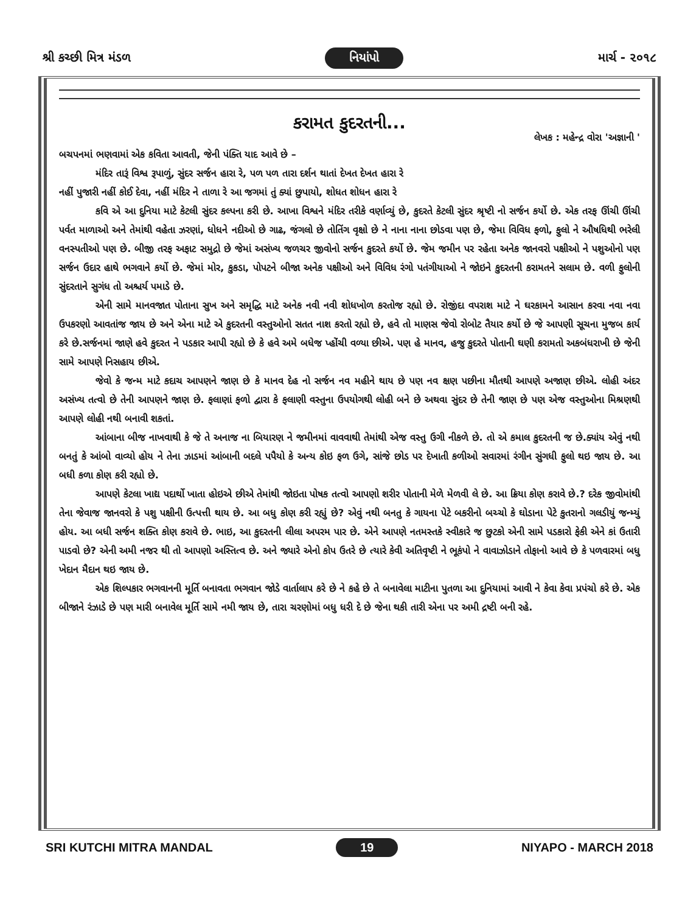શ્રી કચ્છી મિત્ર મંડળ નિયાંપો માર્ચ - ૨૦૧૮
કરામત કુદરતની...
લેખક : મહેન્દ્ર વોરા 'અજ્ઞાની '
બચપનમાં ભણવામાં એક કવિતા આવતી, જેની પંક્તિ યાદ આવે છે –
મંદિર તારૂં વિશ્વ રૂપાળું, સુંદર સર્જન હારા રે, પળ પળ તારા દર્શન થાતાં દેખત દેખત હારા રે
નહીં પુજારી નહીં કોઈ દેવા, નહીં મંદિર ને તાળા રે આ જગમાં તું ક્યાં છુપાયો, શોધત શોધન હારા રે
કવિ એ આ દુનિયા માટે કેટલી સુંદર કલ્પના કરી છે. આખા વિશ્વને મંદિર તરીકે વર્ણાવ્યું છે, કુદરતે કેટલી સુંદર શ્રૃષ્ટી નો સર્જન કર્યો છે. એક તરફ ઊંચી ઊંચી પર્વત માળાઓ અને તેમાંથી વહેતા ઝરણાં, ધોધને નદીઓ છે ગાઢ, જંગલો છે તોતિંગ વૃક્ષો છે ને નાના નાના છોડવા પણ છે, જેમા વિવિધ ફળો, ફુલો ને ઔષધિથી ભરેલી વનસ્પતીઓ પણ છે. બીજી તરફ અફાટ સમુદ્રો છે જેમાં અસંખ્ય જળચર જીવોનો સર્જન કુદરતે કર્યો છે. જેમ જમીન પર રહેતા અનેક જાનવરો પક્ષીઓ ને પશુઓનો પણ સર્જન ઉદાર હાથે ભગવાને કર્યો છે. જેમાં મોર, કુકડા, પોપટને બીજા અનેક પક્ષીઓ અને વિવિધ રંગો પતંગીયાઓ ને જોઇને કુદરતની કરામતને સલામ છે. વળી ફુલોની સુંદરતાને સુગંધ તો અશ્ચર્ય પમાડે છે.
એની સામે માનવજાત પોતાના સુખ અને સમૃદ્ધિ માટે અનેક નવી નવી શોધખોળ કરતોજ રહ્યો છે. રોજીંદા વપરાશ માટે ને ઘરકામને આસાન કરવા નવા નવા ઉપકરણો આવતાંજ જાય છે અને એના માટે એ કુદરતની વસ્તુઓનો સતત નાશ કરતો રહ્યો છે, હવે તો માણસ જેવો રોબોટ તૈયાર કર્યો છે જે આપણી સૂચના મુજબ કાર્ય કરે છે.સર્જનમાં જાણે હવે કુદરત ને પડકાર આપી રહ્યો છે કે હવે અમે બધેજ પ્હોંચી વળ્યા છીએ. પણ હે માનવ, હજુ કુદરતે પોતાની ઘણી કરામતો અકબંધરાખી છે જેની સામે આપણે નિસહાય છીએ.
જેવો કે જન્મ માટે કદાચ આપણને જાણ છે કે માનવ દેહ નો સર્જન નવ મહીને થાય છે પણ નવ ક્ષણ પછીના મૌતથી આપણે અજાણ છીએ. લોહી અંદર અસંખ્ય તત્વો છે તેની આપણને જાણ છે. ફલાણાં ફળો દ્વારા કે ફલાણી વસ્તુના ઉપયોગથી લોહી બને છે અથવા સુંદર છે તેની જાણ છે પણ એજ વસ્તુઓના મિશ્રણથી આપણે લોહી નથી બનાવી શકતાં.
આંબાના બીજ નાખવાથી કે જે તે અનાજ ના બિયારણ ને જમીનમાં વાવવાથી તેમાંથી એજ વસ્તુ ઉગી નીકળે છે. તો એ કમાલ કુદરતની જ છે.ક્યાંય એવું નથી બનતું કે આંબો વાવ્યો હોય ને તેના ઝાડમાં આંબાની બદલે પપૈયો કે અન્ય કોઇ ફળ ઉગે, સાંજે છોડ પર દેખાતી કળીઓ સવારમાં રંગીન સુંગધી ફુલો થઇ જાય છે. આ બધી કળા કોણ કરી રહ્યો છે.
આપણે કેટલા ખાદ્ય પદાર્થો ખાતા હોઇએ છીએ તેમાંથી જોઇતા પોષક તત્વો આપણો શરીર પોતાની મેળે મેળવી લે છે. આ ક્રિયા કોણ કરાવે છે.? દરેક જીવોમાંથી તેના જેવાજ જાનવરો કે પશુ પક્ષીની ઉત્પત્તી થાય છે. આ બધુ કોણ કરી રહ્યું છે? એવું નથી બનતુ કે ગાયના પેટે બકરીનો બચ્ચો કે ઘોડાના પેટે કુતરાનો ગલડીયું જન્મ્યું હોય. આ બધી સર્જન શક્તિ કોણ કરાવે છે. ભાઇ, આ કુદરતની લીલા અપરમ પાર છે. એને આપણે નતમસ્તકે સ્વીકારે જ છુટકો એની સામે પડકારો ફેકી એને કાં ઉતારી પાડવો છે? એની અમી નજર થી તો આપણો અસ્તિત્વ છે. અને જ્યારે એનો કોપ ઉતરે છે ત્યારે કેવી અતિવૃષ્ટી ને ભૂકંપો ને વાવાઝોડાને તોફાનો આવે છે કે પળવારમાં બધુ ખેદાન મૈદાન થઇ જાય છે.
એક શિલ્પકાર ભગવાનની મૂર્તિ બનાવતા ભગવાન જોડે વાર્તાલાપ કરે છે ને કહે છે તે બનાવેલા માટીના પુતળા આ દુનિયામાં આવી ને કેવા કેવા પ્રપંચો કરે છે. એક બીજાને રંઝાડે છે પણ મારી બનાવેલ મૂર્તિ સામે નમી જાય છે, તારા ચરણોમાં બધુ ધરી દે છે જેના થકી તારી એના પર અમી દ્રષ્ટી બની રહે.
SRI KUTCHI MITRA MANDAL 19 NIYAPO - MARCH 2018